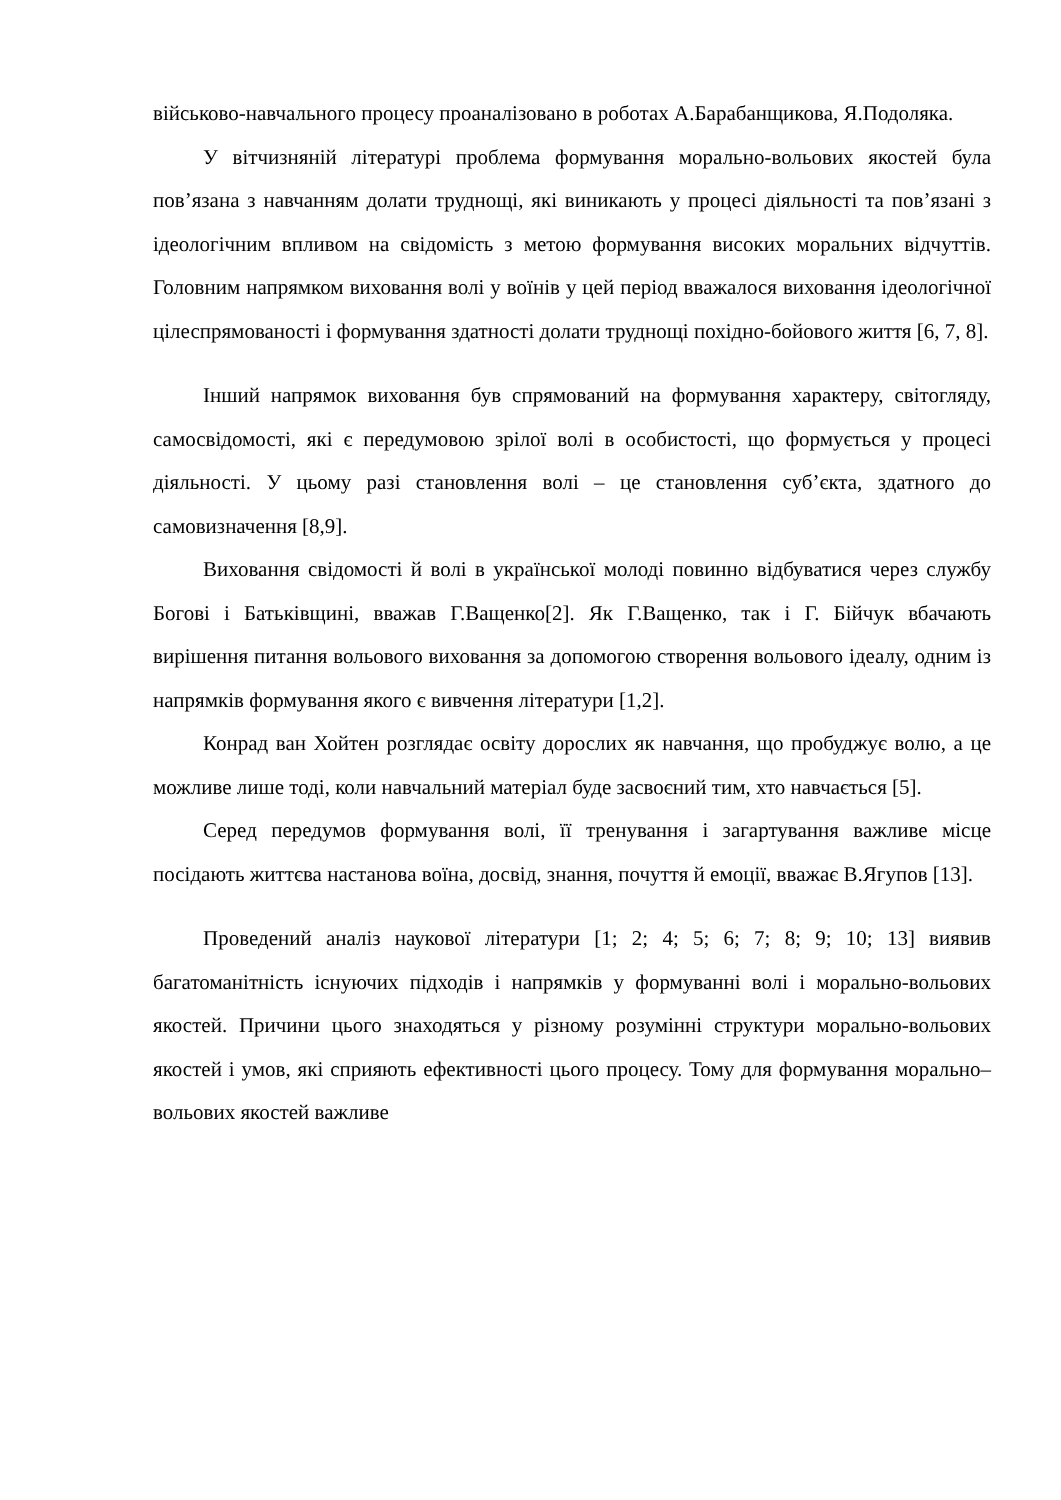військово-навчального процесу проаналізовано в роботах А.Барабанщикова, Я.Подоляка.
У вітчизняній літературі проблема формування морально-вольових якостей була пов’язана з навчанням долати труднощі, які виникають у процесі діяльності та пов’язані з ідеологічним впливом на свідомість з метою формування високих моральних відчуттів. Головним напрямком виховання волі у воїнів у цей період вважалося виховання ідеологічної цілеспрямованості і формування здатності долати труднощі похідно-бойового життя [6, 7, 8].
Інший напрямок виховання був спрямований на формування характеру, світогляду, самосвідомості, які є передумовою зрілої волі в особистості, що формується у процесі діяльності. У цьому разі становлення волі – це становлення суб’єкта, здатного до самовизначення [8,9].
Виховання свідомості й волі в української молоді повинно відбуватися через службу Богові і Батьківщині, вважав Г.Ващенко[2]. Як Г.Ващенко, так і Г. Бійчук вбачають вирішення питання вольового виховання за допомогою створення вольового ідеалу, одним із напрямків формування якого є вивчення літератури [1,2].
Конрад ван Хойтен розглядає освіту дорослих як навчання, що пробуджує волю, а це можливе лише тоді, коли навчальний матеріал буде засвоєний тим, хто навчається [5].
Серед передумов формування волі, її тренування і загартування важливе місце посідають життєва настанова воїна, досвід, знання, почуття й емоції, вважає В.Ягупов [13].
Проведений аналіз наукової літератури [1; 2; 4; 5; 6; 7; 8; 9; 10; 13] виявив багатоманітність існуючих підходів і напрямків у формуванні волі і морально-вольових якостей. Причини цього знаходяться у різному розумінні структури морально-вольових якостей і умов, які сприяють ефективності цього процесу. Тому для формування морально–вольових якостей важливе